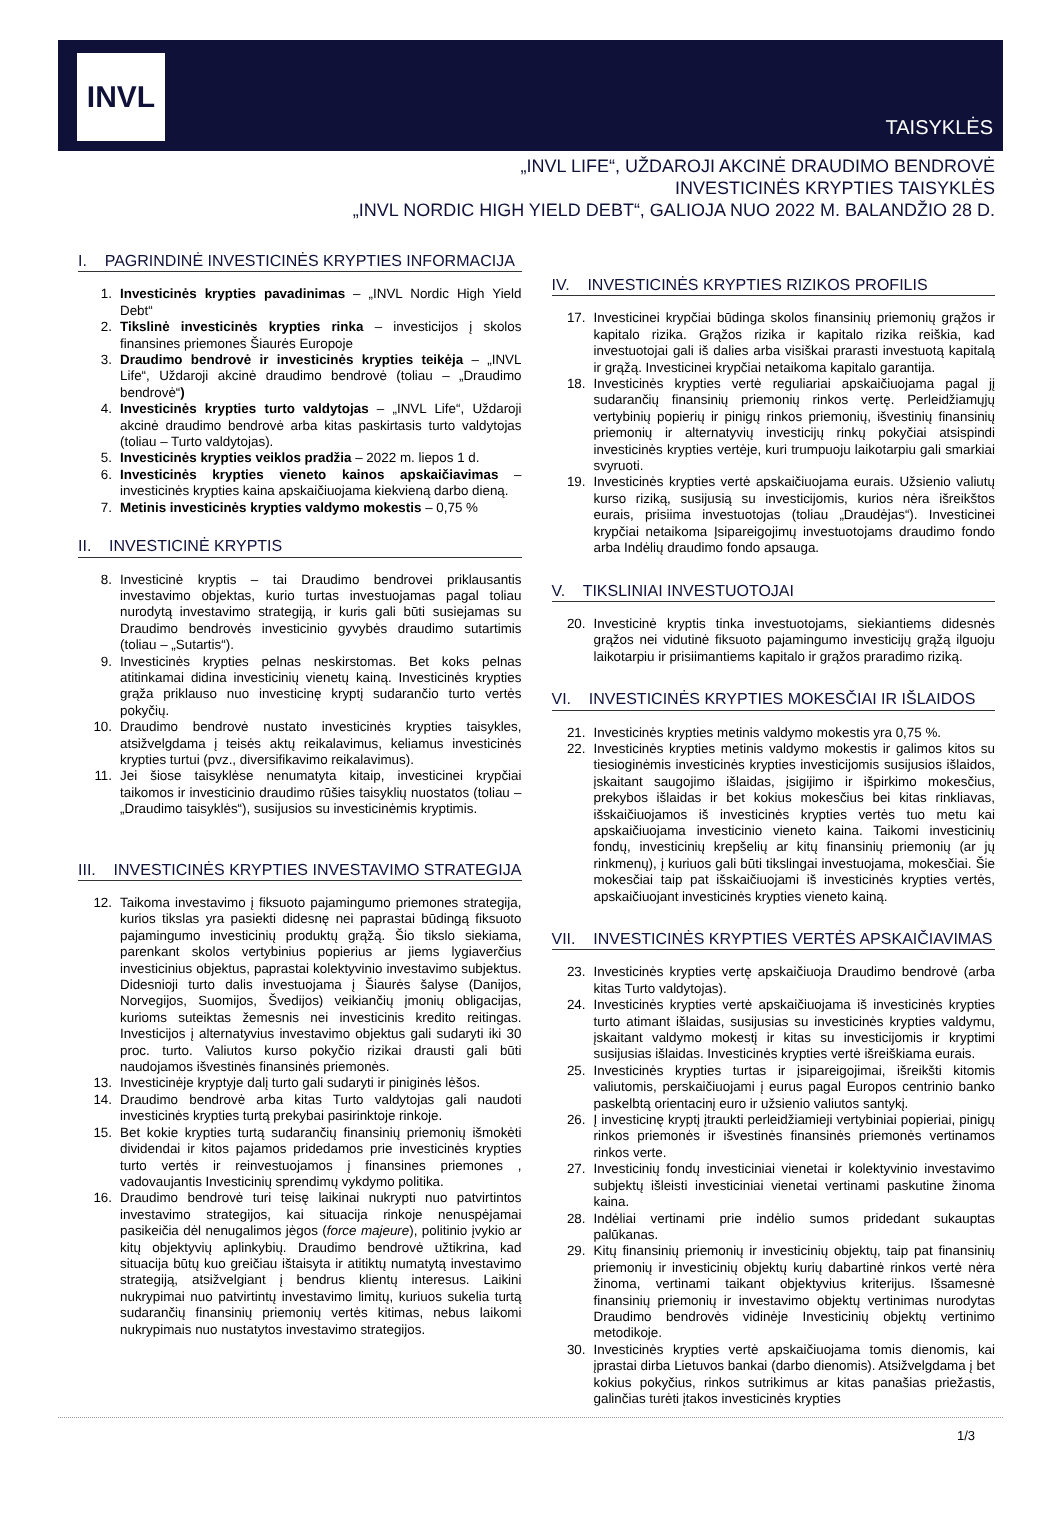INVL
TAISYKLĖS
„INVL LIFE“, UŽDAROJI AKCINĖ DRAUDIMO BENDROVĖ
INVESTICINĖS KRYPTIES TAISYKLĖS
„INVL NORDIC HIGH YIELD DEBT“, GALIOJA NUO 2022 M. BALANDŽIO 28 D.
I. PAGRINDINĖ INVESTICINĖS KRYPTIES INFORMACIJA
1. Investicinės krypties pavadinimas – „INVL Nordic High Yield Debt“
2. Tikslinė investicinės krypties rinka – investicijos į skolos finansines priemones Šiaurės Europoje
3. Draudimo bendrovė ir investicinės krypties teikėja – „INVL Life“, Uždaroji akcinė draudimo bendrovė (toliau – „Draudimo bendrovė“)
4. Investicinės krypties turto valdytojas – „INVL Life“, Uždaroji akcinė draudimo bendrovė arba kitas paskirtasis turto valdytojas (toliau – Turto valdytojas).
5. Investicinės krypties veiklos pradžia – 2022 m. liepos 1 d.
6. Investicinės krypties vieneto kainos apskaičiavimas – investicinės krypties kaina apskaičiuojama kiekvieną darbo dieną.
7. Metinis investicinės krypties valdymo mokestis – 0,75 %
II. INVESTICINĖ KRYPTIS
8. Investicinė kryptis – tai Draudimo bendrovei priklausantis investavimo objektas, kurio turtas investuojamas pagal toliau nurodytą investavimo strategiją, ir kuris gali būti susiejamas su Draudimo bendrovės investicinio gyvybės draudimo sutartimis (toliau – „Sutartis“).
9. Investicinės krypties pelnas neskirstomas. Bet koks pelnas atitinkamai didina investicinių vienetų kainą. Investicinės krypties grąža priklauso nuo investicinę kryptį sudarančio turto vertės pokyčių.
10. Draudimo bendrovė nustato investicinės krypties taisykles, atsižvelgdama į teisės aktų reikalavimus, keliamus investicinės krypties turtui (pvz., diversifikavimo reikalavimus).
11. Jei šiose taisyklėse nenumatyta kitaip, investicinei krypčiai taikomos ir investicinio draudimo rūšies taisyklių nuostatos (toliau – „Draudimo taisyklės“), susijusios su investicinėmis kryptimis.
III. INVESTICINĖS KRYPTIES INVESTAVIMO STRATEGIJA
12. Taikoma investavimo į fiksuoto pajamingumo priemones strategija, kurios tikslas yra pasiekti didesnę nei paprastai būdingą fiksuoto pajamingumo investicinių produktų grąžą. Šio tikslo siekiama, parenkant skolos vertybinius popierius ar jiems lygiaverčius investicinius objektus, paprastai kolektyvinio investavimo subjektus. Didesnioji turto dalis investuojama į Šiaurės šalyse (Danijos, Norvegijos, Suomijos, Švedijos) veikiančių įmonių obligacijas, kurioms suteiktas žemesnis nei investicinis kredito reitingas. Investicijos į alternatyvius investavimo objektus gali sudaryti iki 30 proc. turto. Valiutos kurso pokyčio rizikai drausti gali būti naudojamos išvestinės finansinės priemonės.
13. Investicinėje kryptyje dalį turto gali sudaryti ir piniginės lėšos.
14. Draudimo bendrovė arba kitas Turto valdytojas gali naudoti investicinės krypties turtą prekybai pasirinktoje rinkoje.
15. Bet kokie krypties turtą sudarančių finansinių priemonių išmokėti dividendai ir kitos pajamos pridedamos prie investicinės krypties turto vertės ir reinvestuojamos į finansines priemones , vadovaujantis Investicinių sprendimų vykdymo politika.
16. Draudimo bendrovė turi teisę laikinai nukrypti nuo patvirtintos investavimo strategijos, kai situacija rinkoje nenuspėjamai pasikeičia dėl nenugalimos jėgos (force majeure), politinio įvykio ar kitų objektyvių aplinkybių. Draudimo bendrovė užtikrina, kad situacija būtų kuo greičiau ištaisyta ir atitiktų numatytą investavimo strategiją, atsižvelgiant į bendrus klientų interesus. Laikini nukrypimai nuo patvirtintų investavimo limitų, kuriuos sukelia turtą sudarančių finansinių priemonių vertės kitimas, nebus laikomi nukrypimais nuo nustatytos investavimo strategijos.
IV. INVESTICINĖS KRYPTIES RIZIKOS PROFILIS
17. Investicinei krypčiai būdinga skolos finansinių priemonių grąžos ir kapitalo rizika. Grąžos rizika ir kapitalo rizika reiškia, kad investuotojai gali iš dalies arba visiškai prarasti investuotą kapitalą ir grąžą. Investicinei krypčiai netaikoma kapitalo garantija.
18. Investicinės krypties vertė reguliariai apskaičiuojama pagal jį sudarančių finansinių priemonių rinkos vertę. Perleidžiamųjų vertybinių popierių ir pinigų rinkos priemonių, išvestinių finansinių priemonių ir alternatyvių investicijų rinkų pokyčiai atsispindi investicinės krypties vertėje, kuri trumpuoju laikotarpiu gali smarkiai svyruoti.
19. Investicinės krypties vertė apskaičiuojama eurais. Užsienio valiutų kurso riziką, susijusią su investicijomis, kurios nėra išreikštos eurais, prisiima investuotojas (toliau „Draudėjas“). Investicinei krypčiai netaikoma Įsipareigojimų investuotojams draudimo fondo arba Indėlių draudimo fondo apsauga.
V. TIKSLINIAI INVESTUOTOJAI
20. Investicinė kryptis tinka investuotojams, siekiantiems didesnės grąžos nei vidutinė fiksuoto pajamingumo investicijų grąžą ilguoju laikotarpiu ir prisiimantiems kapitalo ir grąžos praradimo riziką.
VI. INVESTICINĖS KRYPTIES MOKESČIAI IR IŠLAIDOS
21. Investicinės krypties metinis valdymo mokestis yra 0,75 %.
22. Investicinės krypties metinis valdymo mokestis ir galimos kitos su tiesioginėmis investicinės krypties investicijomis susijusios išlaidos, įskaitant saugojimo išlaidas, įsigijimo ir išpirkimo mokesčius, prekybos išlaidas ir bet kokius mokesčius bei kitas rinkliavas, išskaičiuojamos iš investicinės krypties vertės tuo metu kai apskaičiuojama investicinio vieneto kaina. Taikomi investicinių fondų, investicinių krepšelių ar kitų finansinių priemonių (ar jų rinkmenų), į kuriuos gali būti tikslingai investuojama, mokesčiai. Šie mokesčiai taip pat išskaičiuojami iš investicinės krypties vertės, apskaičiuojant investicinės krypties vieneto kainą.
VII. INVESTICINĖS KRYPTIES VERTĖS APSKAIČIAVIMAS
23. Investicinės krypties vertę apskaičiuoja Draudimo bendrovė (arba kitas Turto valdytojas).
24. Investicinės krypties vertė apskaičiuojama iš investicinės krypties turto atimant išlaidas, susijusias su investicinės krypties valdymu, įskaitant valdymo mokestį ir kitas su investicijomis ir kryptimi susijusias išlaidas. Investicinės krypties vertė išreiškiama eurais.
25. Investicinės krypties turtas ir įsipareigojimai, išreikšti kitomis valiutomis, perskaičiuojami į eurus pagal Europos centrinio banko paskelbtą orientacinį euro ir užsienio valiutos santykį.
26. Į investicinę kryptį įtraukti perleidžiamieji vertybiniai popieriai, pinigų rinkos priemonės ir išvestinės finansinės priemonės vertinamos rinkos verte.
27. Investicinių fondų investiciniai vienetai ir kolektyvinio investavimo subjektų išleisti investiciniai vienetai vertinami paskutine žinoma kaina.
28. Indėliai vertinami prie indėlio sumos pridedant sukauptas palūkanas.
29. Kitų finansinių priemonių ir investicinių objektų, taip pat finansinių priemonių ir investicinių objektų kurių dabartinė rinkos vertė nėra žinoma, vertinami taikant objektyvius kriterijus. Išsamesnė finansinių priemonių ir investavimo objektų vertinimas nurodytas Draudimo bendrovės vidinėje Investicinių objektų vertinimo metodikoje.
30. Investicinės krypties vertė apskaičiuojama tomis dienomis, kai įprastai dirba Lietuvos bankai (darbo dienomis). Atsižvelgdama į bet kokius pokyčius, rinkos sutrikimus ar kitas panašias priežastis, galinčias turėti įtakos investicinės krypties
1/3